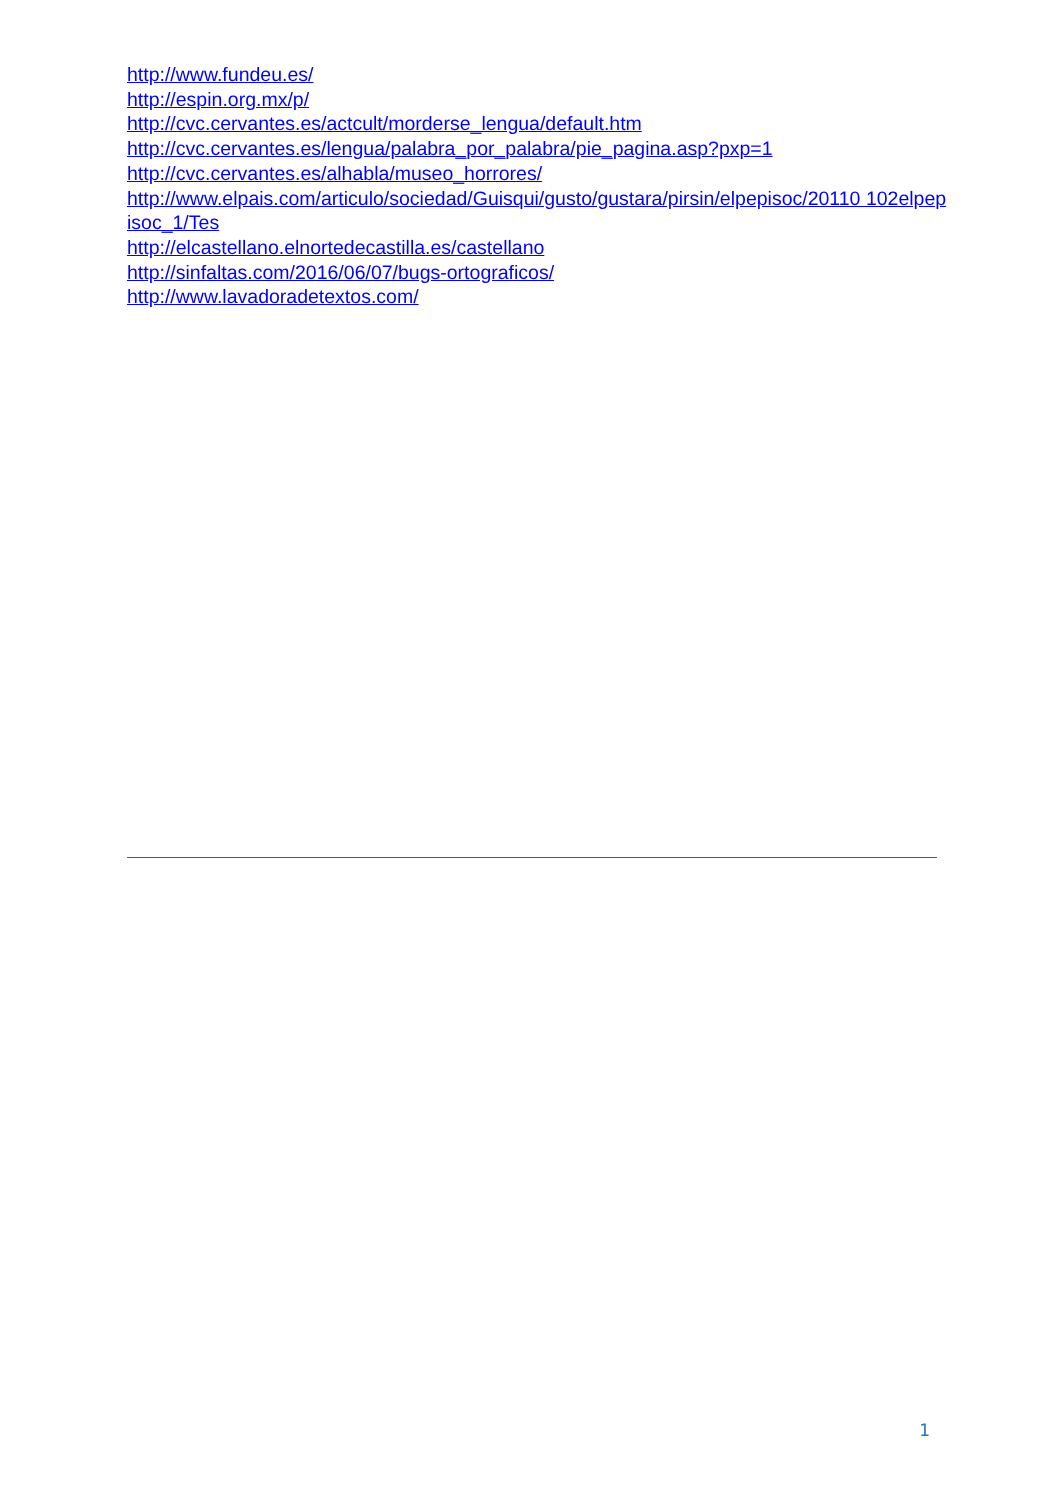http://www.fundeu.es/
http://espin.org.mx/p/
http://cvc.cervantes.es/actcult/morderse_lengua/default.htm
http://cvc.cervantes.es/lengua/palabra_por_palabra/pie_pagina.asp?pxp=1
http://cvc.cervantes.es/alhabla/museo_horrores/
http://www.elpais.com/articulo/sociedad/Guisqui/gusto/gustara/pirsin/elpepisoc/20110 102elpepisoc_1/Tes
http://elcastellano.elnortedecastilla.es/castellano
http://sinfaltas.com/2016/06/07/bugs-ortograficos/
http://www.lavadoradetextos.com/
1